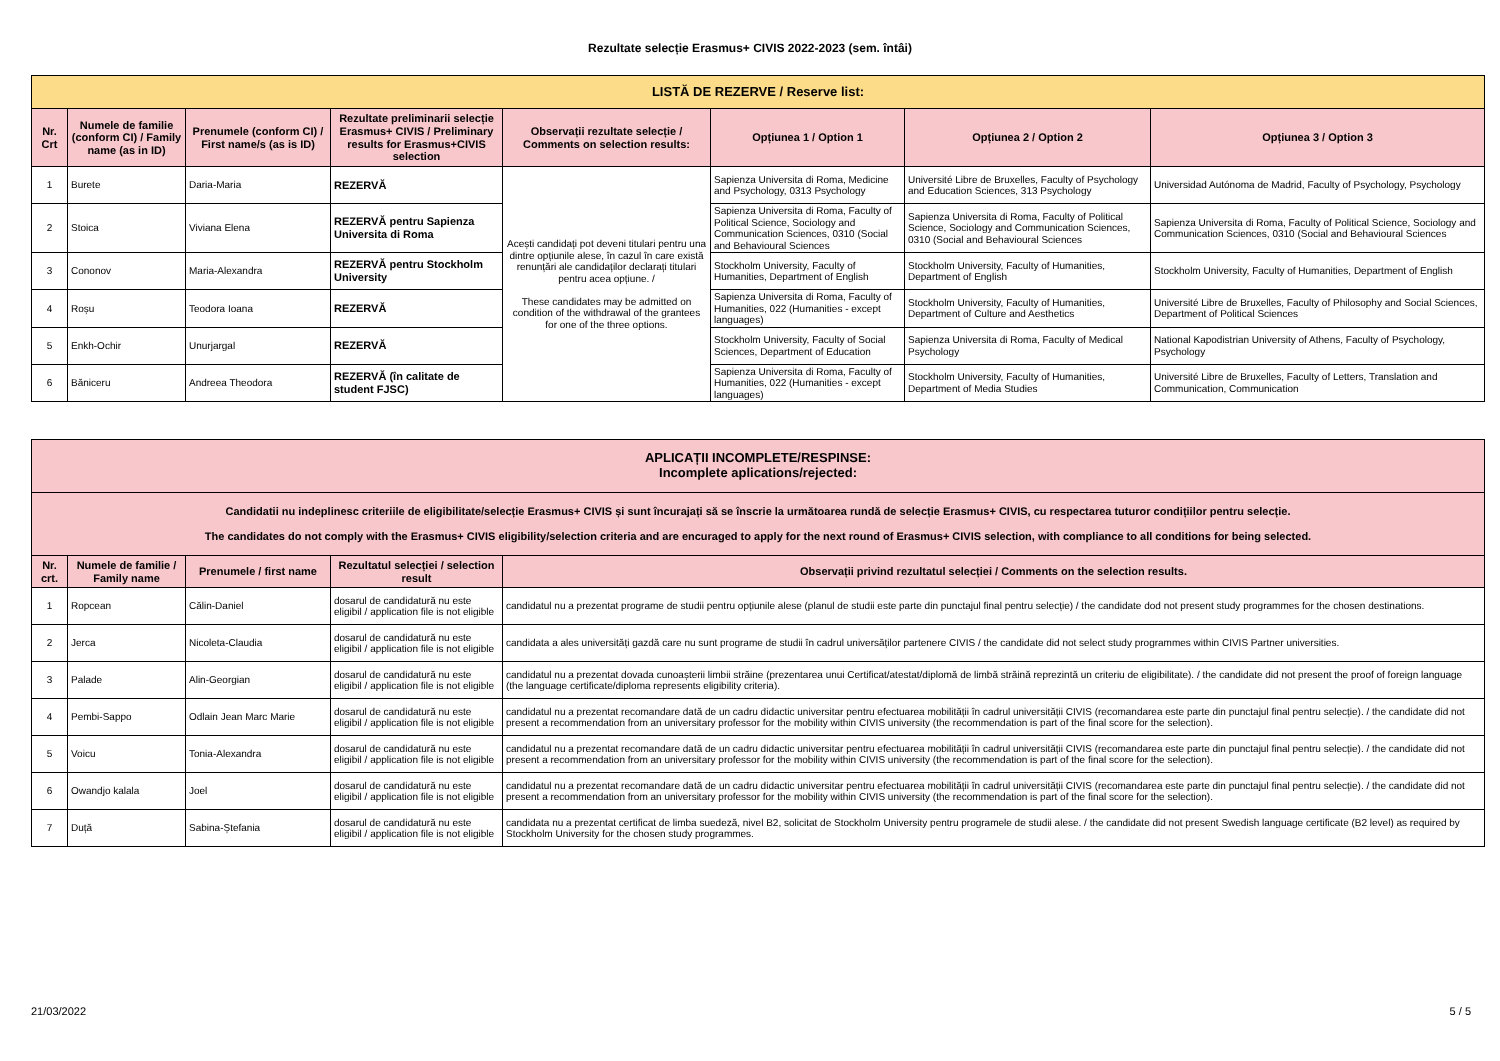Rezultate selecție Erasmus+ CIVIS 2022-2023 (sem. întâi)
| LISTĂ DE REZERVE / Reserve list: | | | | | | | |
| Nr. Crt | Numele de familie (conform CI) / Family name (as in ID) | Prenumele (conform CI) / First name/s (as is ID) | Rezultate preliminarii selecție Erasmus+ CIVIS / Preliminary results for Erasmus+CIVIS selection | Observații rezultate selecție / Comments on selection results: | Opțiunea 1 / Option 1 | Opțiunea 2 / Option 2 | Opțiunea 3 / Option 3 |
| 1 | Burete | Daria-Maria | REZERVĂ | Acești candidați pot deveni titulari pentru una dintre opțiunile alese, în cazul în care există renunțări ale candidaților declarați titulari pentru acea opțiune. / These candidates may be admitted on condition of the withdrawal of the grantees for one of the three options. | Sapienza Universita di Roma, Medicine and Psychology, 0313 Psychology | Université Libre de Bruxelles, Faculty of Psychology and Education Sciences, 313 Psychology | Universidad Autónoma de Madrid, Faculty of Psychology, Psychology |
| 2 | Stoica | Viviana Elena | REZERVĂ pentru Sapienza Universita di Roma | | Sapienza Universita di Roma, Faculty of Political Science, Sociology and Communication Sciences, 0310 (Social and Behavioural Sciences | Sapienza Universita di Roma, Faculty of Political Science, Sociology and Communication Sciences, 0310 (Social and Behavioural Sciences | Sapienza Universita di Roma, Faculty of Political Science, Sociology and Communication Sciences, 0310 (Social and Behavioural Sciences |
| 3 | Cononov | Maria-Alexandra | REZERVĂ pentru Stockholm University | | Stockholm University, Faculty of Humanities, Department of English | Stockholm University, Faculty of Humanities, Department of English | Stockholm University, Faculty of Humanities, Department of English |
| 4 | Roșu | Teodora Ioana | REZERVĂ | | Sapienza Universita di Roma, Faculty of Humanities, 022 (Humanities - except languages) | Stockholm University, Faculty of Humanities, Department of Culture and Aesthetics | Université Libre de Bruxelles, Faculty of Philosophy and Social Sciences, Department of Political Sciences |
| 5 | Enkh-Ochir | Unurjargal | REZERVĂ | | Stockholm University, Faculty of Social Sciences, Department of Education | Sapienza Universita di Roma, Faculty of Medical Psychology | National Kapodistrian University of Athens, Faculty of Psychology, Psychology |
| 6 | Băniceru | Andreea Theodora | REZERVĂ (în calitate de student FJSC) | | Sapienza Universita di Roma, Faculty of Humanities, 022 (Humanities - except languages) | Stockholm University, Faculty of Humanities, Department of Media Studies | Université Libre de Bruxelles, Faculty of Letters, Translation and Communication, Communication |
| APLICAȚII INCOMPLETE/RESPINSE: Incomplete aplications/rejected: | | | | |
| Candidatii nu indeplinesc criteriile de eligibilitate/selecție Erasmus+ CIVIS și sunt încurajați să se înscrie la următoarea rundă de selecție Erasmus+ CIVIS, cu respectarea tuturor condițiilor pentru selecție. The candidates do not comply with the Erasmus+ CIVIS eligibility/selection criteria and are encuraged to apply for the next round of Erasmus+ CIVIS selection, with compliance to all conditions for being selected. | | | | |
| Nr. crt. | Numele de familie / Family name | Prenumele / first name | Rezultatul selecției / selection result | Observații privind rezultatul selecției / Comments on the selection results. |
| 1 | Ropcean | Călin-Daniel | dosarul de candidatură nu este eligibil / application file is not eligible | candidatul nu a prezentat programe de studii pentru opțiunile alese (planul de studii este parte din punctajul final pentru selecție) / the candidate dod not present study programmes for the chosen destinations. |
| 2 | Jerca | Nicoleta-Claudia | dosarul de candidatură nu este eligibil / application file is not eligible | candidata a ales universități gazdă care nu sunt programe de studii în cadrul universăților partenere CIVIS / the candidate did not select study programmes within CIVIS Partner universities. |
| 3 | Palade | Alin-Georgian | dosarul de candidatură nu este eligibil / application file is not eligible | candidatul nu a prezentat dovada cunoașterii limbii străine (prezentarea unui Certificat/atestat/diplomă de limbă străină reprezintă un criteriu de eligibilitate). / the candidate did not present the proof of foreign language (the language certificate/diploma represents eligibility criteria). |
| 4 | Pembi-Sappo | Odlain Jean Marc Marie | dosarul de candidatură nu este eligibil / application file is not eligible | candidatul nu a prezentat recomandare dată de un cadru didactic universitar pentru efectuarea mobilității în cadrul universității CIVIS (recomandarea este parte din punctajul final pentru selecție). / the candidate did not present a recommendation from an universitary professor for the mobility within CIVIS university (the recommendation is part of the final score for the selection). |
| 5 | Voicu | Tonia-Alexandra | dosarul de candidatură nu este eligibil / application file is not eligible | candidatul nu a prezentat recomandare dată de un cadru didactic universitar pentru efectuarea mobilității în cadrul universității CIVIS (recomandarea este parte din punctajul final pentru selecție). / the candidate did not present a recommendation from an universitary professor for the mobility within CIVIS university (the recommendation is part of the final score for the selection). |
| 6 | Owandjo kalala | Joel | dosarul de candidatură nu este eligibil / application file is not eligible | candidatul nu a prezentat recomandare dată de un cadru didactic universitar pentru efectuarea mobilității în cadrul universității CIVIS (recomandarea este parte din punctajul final pentru selecție). / the candidate did not present a recommendation from an universitary professor for the mobility within CIVIS university (the recommendation is part of the final score for the selection). |
| 7 | Duță | Sabina-Ștefania | dosarul de candidatură nu este eligibil / application file is not eligible | candidata nu a prezentat certificat de limba suedeză, nivel B2, solicitat de Stockholm University pentru programele de studii alese. / the candidate did not present Swedish language certificate (B2 level) as required by Stockholm University for the chosen study programmes. |
21/03/2022 5 / 5